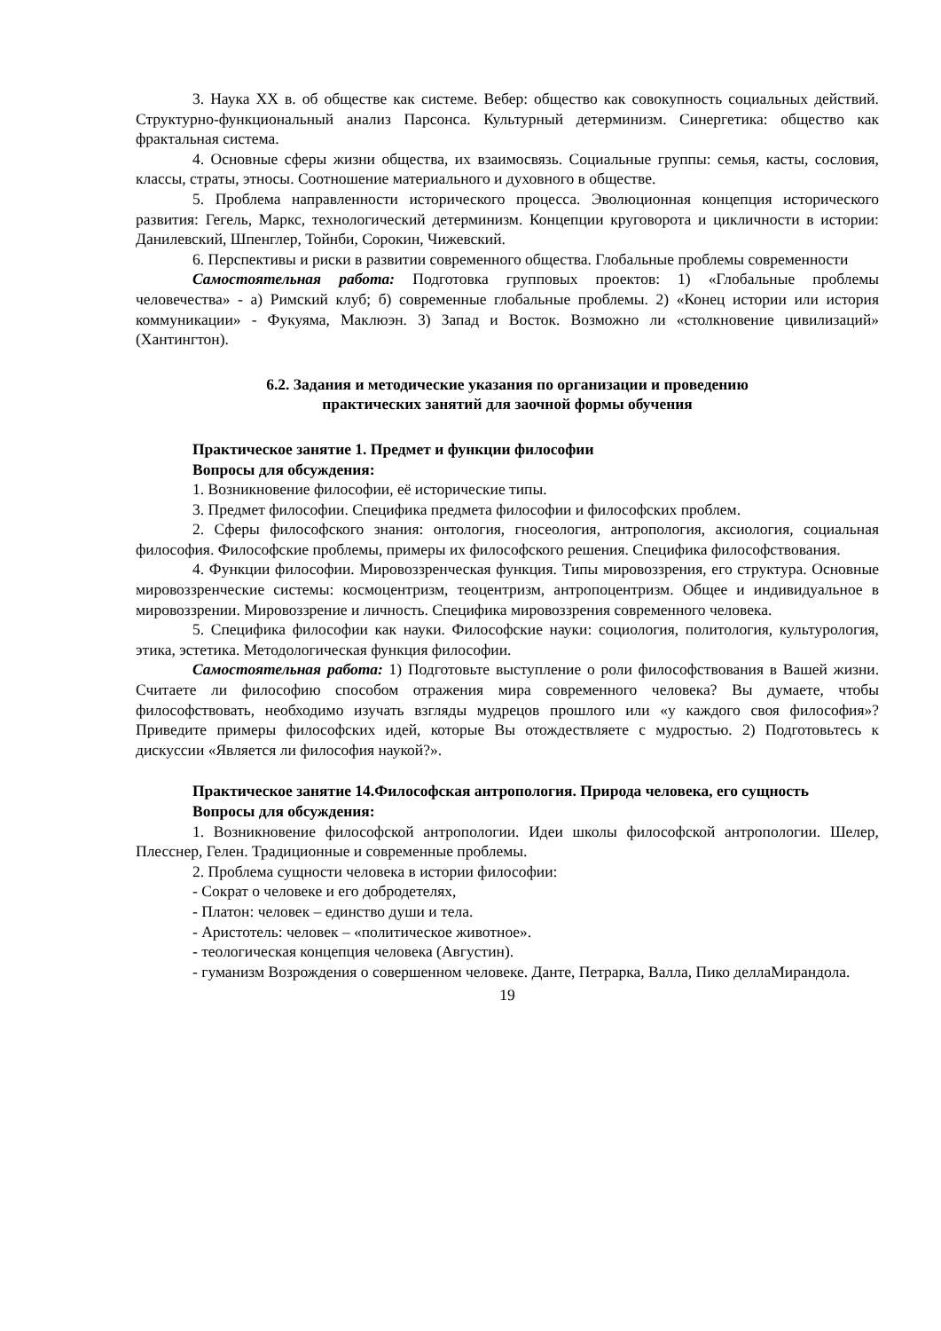3. Наука XX в. об обществе как системе. Вебер: общество как совокупность социальных действий. Структурно-функциональный анализ Парсонса. Культурный детерминизм. Синергетика: общество как фрактальная система.
4. Основные сферы жизни общества, их взаимосвязь. Социальные группы: семья, касты, сословия, классы, страты, этносы. Соотношение материального и духовного в обществе.
5. Проблема направленности исторического процесса. Эволюционная концепция исторического развития: Гегель, Маркс, технологический детерминизм. Концепции круговорота и цикличности в истории: Данилевский, Шпенглер, Тойнби, Сорокин, Чижевский.
6. Перспективы и риски в развитии современного общества. Глобальные проблемы современности
Самостоятельная работа: Подготовка групповых проектов: 1) «Глобальные проблемы человечества» - а) Римский клуб; б) современные глобальные проблемы. 2) «Конец истории или история коммуникации» - Фукуяма, Маклюэн. 3) Запад и Восток. Возможно ли «столкновение цивилизаций» (Хантингтон).
6.2. Задания и методические указания по организации и проведению
практических занятий для заочной формы обучения
Практическое занятие 1. Предмет и функции философии
Вопросы для обсуждения:
1. Возникновение философии, её исторические типы.
3. Предмет философии. Специфика предмета философии и философских проблем.
2. Сферы философского знания: онтология, гносеология, антропология, аксиология, социальная философия. Философские проблемы, примеры их философского решения. Специфика философствования.
4. Функции философии. Мировоззренческая функция. Типы мировоззрения, его структура. Основные мировоззренческие системы: космоцентризм, теоцентризм, антропоцентризм. Общее и индивидуальное в мировоззрении. Мировоззрение и личность. Специфика мировоззрения современного человека.
5. Специфика философии как науки. Философские науки: социология, политология, культурология, этика, эстетика. Методологическая функция философии.
Самостоятельная работа: 1) Подготовьте выступление о роли философствования в Вашей жизни. Считаете ли философию способом отражения мира современного человека? Вы думаете, чтобы философствовать, необходимо изучать взгляды мудрецов прошлого или «у каждого своя философия»? Приведите примеры философских идей, которые Вы отождествляете с мудростью. 2) Подготовьтесь к дискуссии «Является ли философия наукой?».
Практическое занятие 14.Философская антропология. Природа человека, его сущность
Вопросы для обсуждения:
1. Возникновение философской антропологии. Идеи школы философской антропологии. Шелер, Плесснер, Гелен. Традиционные и современные проблемы.
2. Проблема сущности человека в истории философии:
- Сократ о человеке и его добродетелях,
- Платон: человек – единство души и тела.
- Аристотель: человек – «политическое животное».
- теологическая концепция человека (Августин).
- гуманизм Возрождения о совершенном человеке. Данте, Петрарка, Валла, Пико деллаМирандола.
19